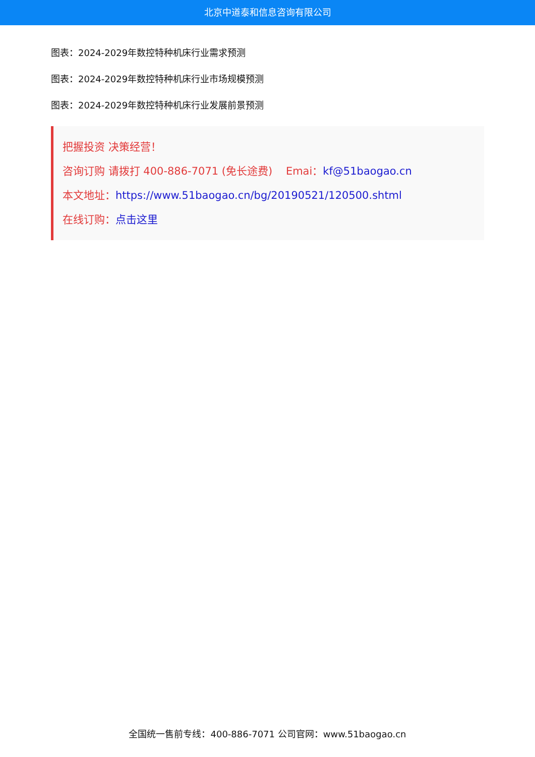北京中道泰和信息咨询有限公司
图表：2024-2029年数控特种机床行业需求预测
图表：2024-2029年数控特种机床行业市场规模预测
图表：2024-2029年数控特种机床行业发展前景预测
把握投资 决策经营！
咨询订购 请拨打 400-886-7071 (免长途费) Emai：kf@51baogao.cn
本文地址：https://www.51baogao.cn/bg/20190521/120500.shtml
在线订购：点击这里
全国统一售前专线：400-886-7071 公司官网：www.51baogao.cn